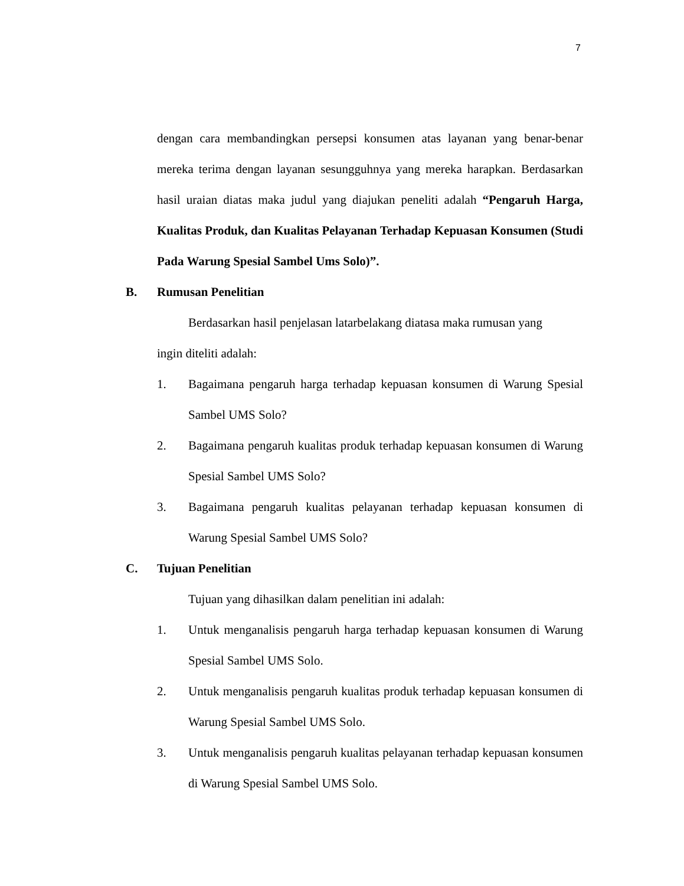7
dengan cara membandingkan persepsi konsumen atas layanan yang benar-benar mereka terima dengan layanan sesungguhnya yang mereka harapkan. Berdasarkan hasil uraian diatas maka judul yang diajukan peneliti adalah “Pengaruh Harga, Kualitas Produk, dan Kualitas Pelayanan Terhadap Kepuasan Konsumen (Studi Pada Warung Spesial Sambel Ums Solo)”.
B. Rumusan Penelitian
Berdasarkan hasil penjelasan latarbelakang diatasa maka rumusan yang
ingin diteliti adalah:
1. Bagaimana pengaruh harga terhadap kepuasan konsumen di Warung Spesial Sambel UMS Solo?
2. Bagaimana pengaruh kualitas produk terhadap kepuasan konsumen di Warung Spesial Sambel UMS Solo?
3. Bagaimana pengaruh kualitas pelayanan terhadap kepuasan konsumen di Warung Spesial Sambel UMS Solo?
C. Tujuan Penelitian
Tujuan yang dihasilkan dalam penelitian ini adalah:
1. Untuk menganalisis pengaruh harga terhadap kepuasan konsumen di Warung Spesial Sambel UMS Solo.
2. Untuk menganalisis pengaruh kualitas produk terhadap kepuasan konsumen di Warung Spesial Sambel UMS Solo.
3. Untuk menganalisis pengaruh kualitas pelayanan terhadap kepuasan konsumen di Warung Spesial Sambel UMS Solo.